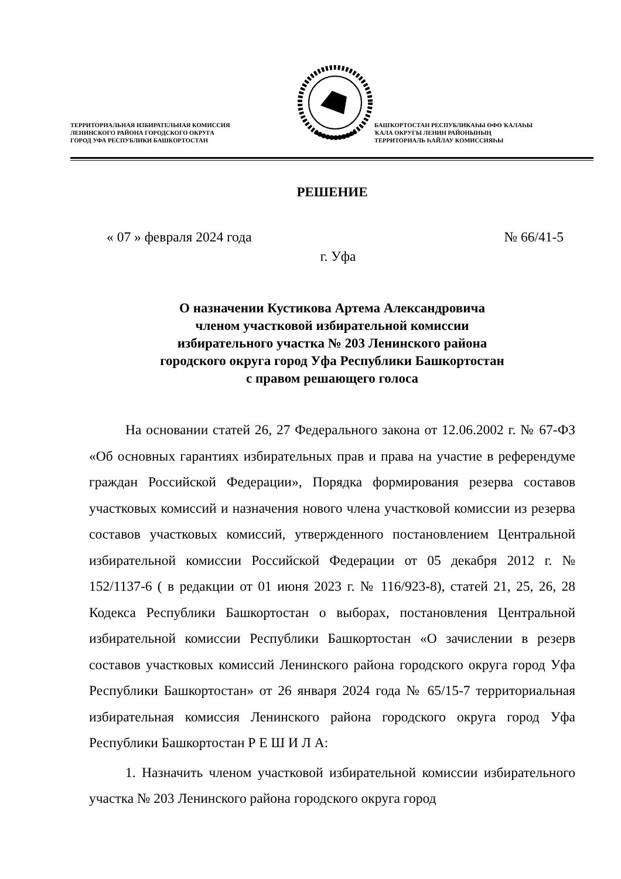ТЕРРИТОРИАЛЬНАЯ ИЗБИРАТЕЛЬНАЯ КОМИССИЯ
ЛЕНИНСКОГО РАЙОНА ГОРОДСКОГО ОКРУГА
ГОРОД УФА РЕСПУБЛИКИ БАШКОРТОСТАН
БАШҠОРТОСТАН РЕСПУБЛИКАҺЫ ӨФӨ ҠАЛАҺЫ
ҠАЛА ОКРУГЫ ЛЕНИН РАЙОНЫНЫҢ
ТЕРРИТОРИАЛЬ ҺАЙЛАУ КОМИССИЯҺЫ
РЕШЕНИЕ
« 07 » февраля 2024 года № 66/41-5
г. Уфа
О назначении Кустикова Артема Александровича
членом участковой избирательной комиссии
избирательного участка № 203 Ленинского района
городского округа город Уфа Республики Башкортостан
с правом решающего голоса
На основании статей 26, 27 Федерального закона от 12.06.2002 г. № 67-ФЗ «Об основных гарантиях избирательных прав и права на участие в референдуме граждан Российской Федерации», Порядка формирования резерва составов участковых комиссий и назначения нового члена участковой комиссии из резерва составов участковых комиссий, утвержденного постановлением Центральной избирательной комиссии Российской Федерации от 05 декабря 2012 г. № 152/1137-6 ( в редакции от 01 июня 2023 г. № 116/923-8), статей 21, 25, 26, 28 Кодекса Республики Башкортостан о выборах, постановления Центральной избирательной комиссии Республики Башкортостан «О зачислении в резерв составов участковых комиссий Ленинского района городского округа город Уфа Республики Башкортостан» от 26 января 2024 года № 65/15-7 территориальная избирательная комиссия Ленинского района городского округа город Уфа Республики Башкортостан Р Е Ш И Л А:
1. Назначить членом участковой избирательной комиссии избирательного участка № 203 Ленинского района городского округа город